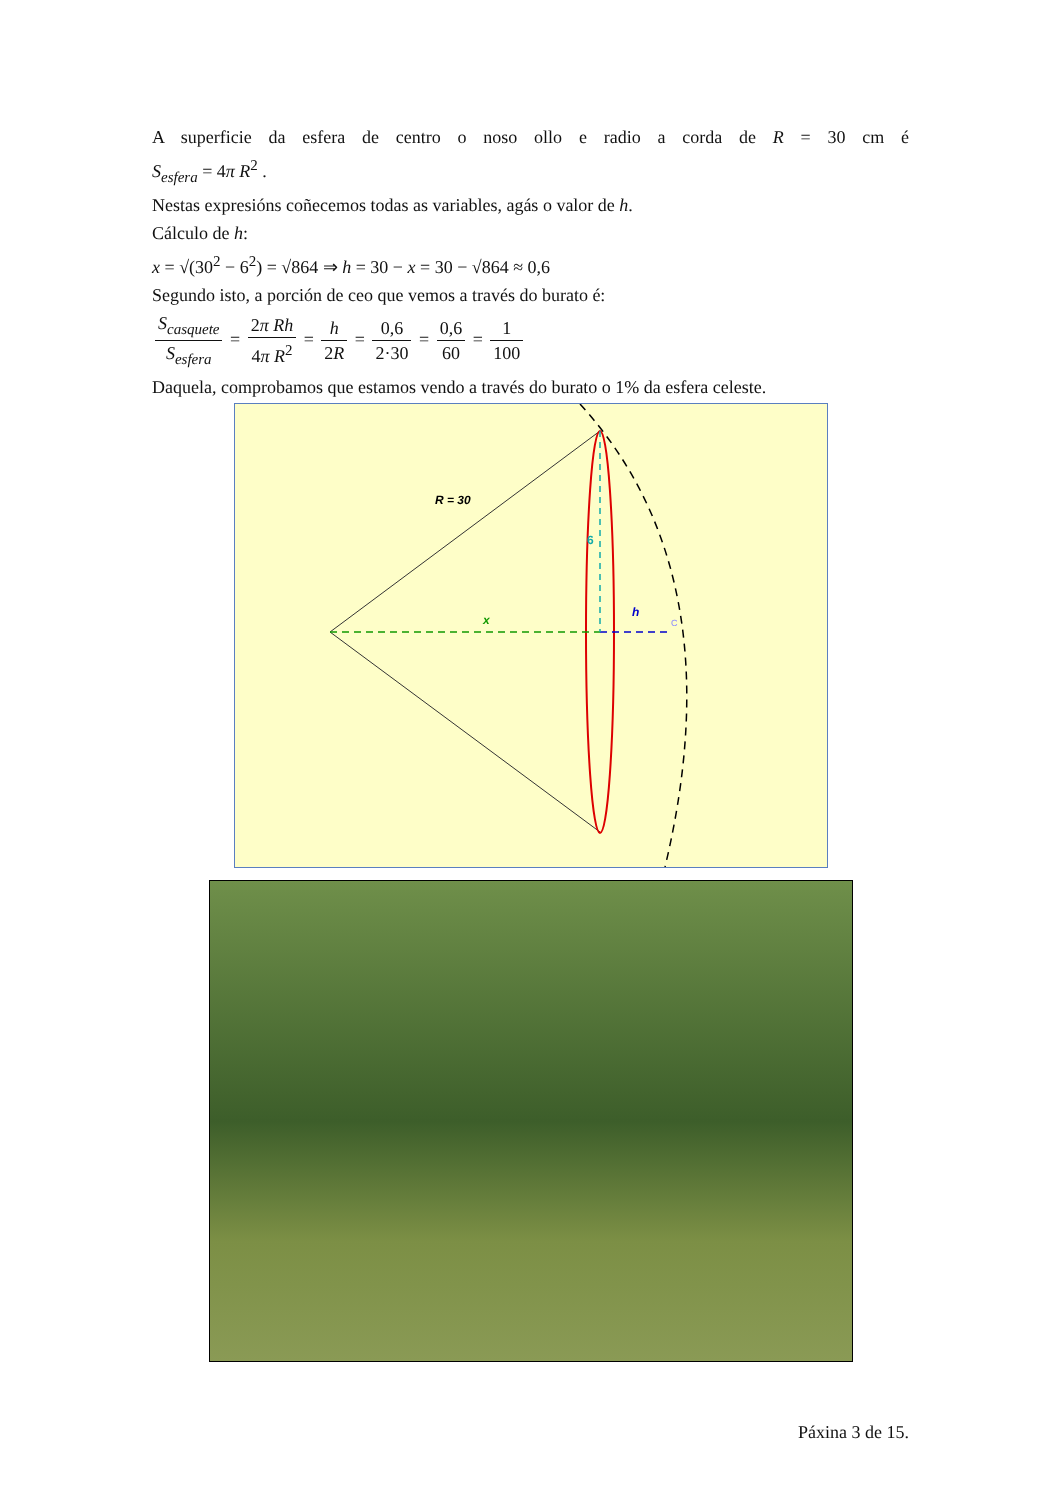A superficie da esfera de centro o noso ollo e radio a corda de R = 30 cm é
S<sub>esfera</sub> = 4π R<sup>2</sup> .
Nestas expresións coñecemos todas as variables, agás o valor de h.
Cálculo de h:
x = √(30<sup>2</sup> − 6<sup>2</sup>) = √864 ⇒ h = 30 − x = 30 − √864 ≈ 0,6
Segundo isto, a porción de ceo que vemos a través do burato é:
S<sub>casquete</sub> S<sub>esfera</sub> = 2π Rh 4π R<sup>2</sup> = h 2R = 0,6 2·30 = 0,6 60 = 1 100
Daquela, comprobamos que estamos vendo a través do burato o 1% da esfera celeste.
R = 30
6
x
h
C
Páxina 3 de 15.